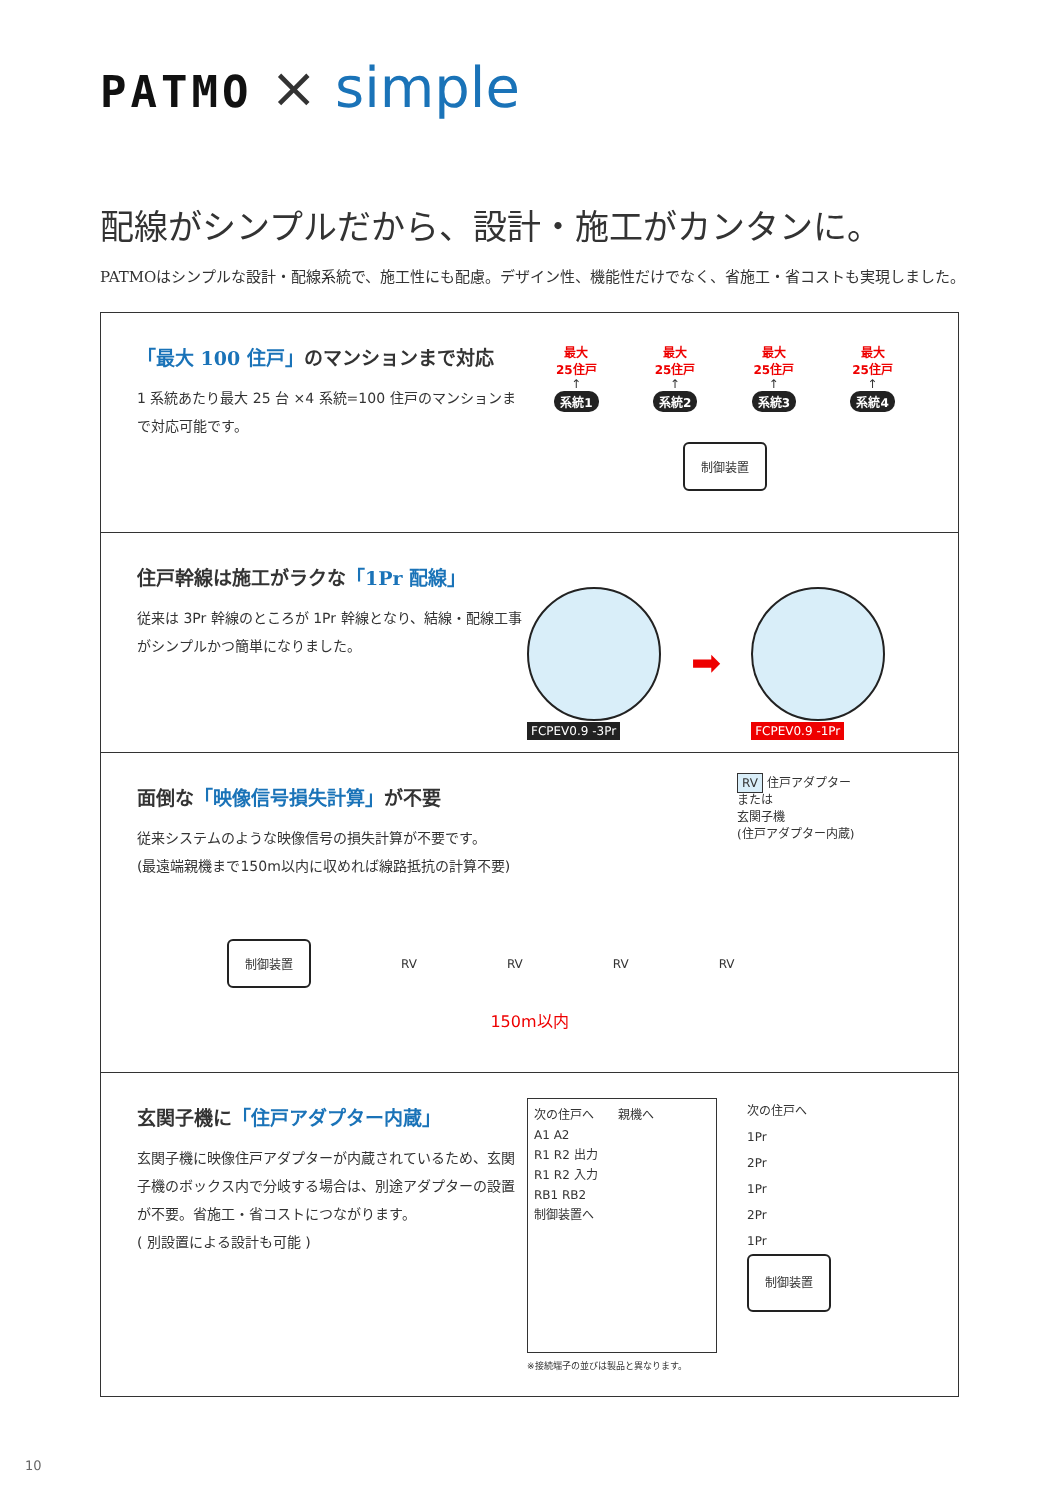PATMO × simple
配線がシンプルだから、設計・施工がカンタンに。
PATMOはシンプルな設計・配線系統で、施工性にも配慮。デザイン性、機能性だけでなく、省施工・省コストも実現しました。
「最大 100 住戸」のマンションまで対応
1 系統あたり最大 25 台 ×4 系統=100 住戸のマンションまで対応可能です。
最大
25住戸
↑
系統1
最大
25住戸
↑
系統2
最大
25住戸
↑
系統3
最大
25住戸
↑
系統4
制御装置
住戸幹線は施工がラクな「1Pr 配線」
従来は 3Pr 幹線のところが 1Pr 幹線となり、結線・配線工事がシンプルかつ簡単になりました。
FCPEV0.9 -3Pr
➡
FCPEV0.9 -1Pr
面倒な「映像信号損失計算」が不要
従来システムのような映像信号の損失計算が不要です。
(最遠端親機まで150m以内に収めれば線路抵抗の計算不要)
RV 住戸アダプター
または
玄関子機
(住戸アダプター内蔵)
制御装置 RV RV RV RV
150m以内
玄関子機に「住戸アダプター内蔵」
玄関子機に映像住戸アダプターが内蔵されているため、玄関子機のボックス内で分岐する場合は、別途アダプターの設置が不要。省施工・省コストにつながります。
( 別設置による設計も可能 )
次の住戸へ　　親機へ
A1 A2
R1 R2 出力
R1 R2 入力
RB1 RB2
制御装置へ
※接続端子の並びは製品と異なります。
次の住戸へ
1Pr
2Pr
1Pr
2Pr
1Pr
制御装置
10